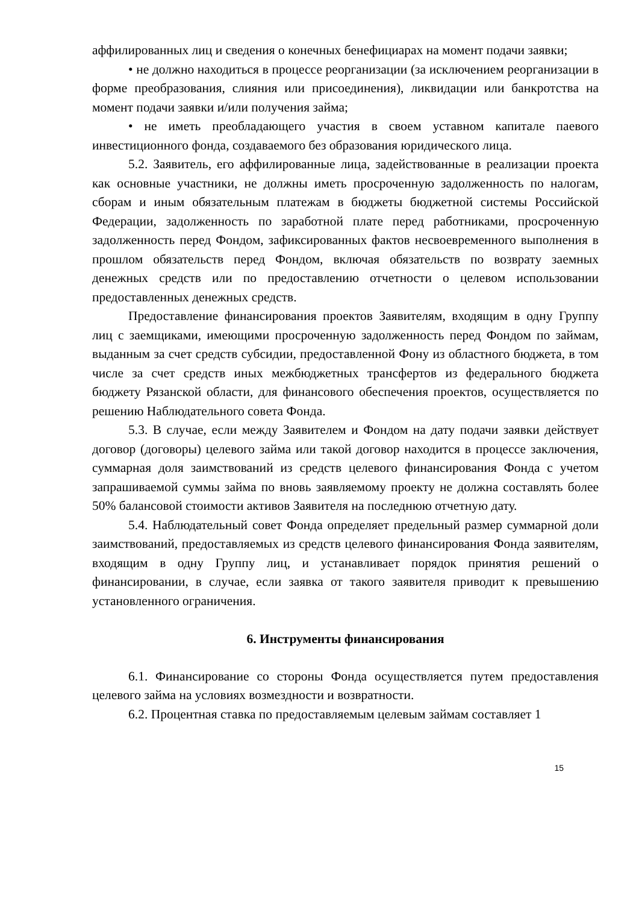аффилированных лиц и сведения о конечных бенефициарах на момент подачи заявки;
• не должно находиться в процессе реорганизации (за исключением реорганизации в форме преобразования, слияния или присоединения), ликвидации или банкротства на момент подачи заявки и/или получения займа;
• не иметь преобладающего участия в своем уставном капитале паевого инвестиционного фонда, создаваемого без образования юридического лица.
5.2. Заявитель, его аффилированные лица, задействованные в реализации проекта как основные участники, не должны иметь просроченную задолженность по налогам, сборам и иным обязательным платежам в бюджеты бюджетной системы Российской Федерации, задолженность по заработной плате перед работниками, просроченную задолженность перед Фондом, зафиксированных фактов несвоевременного выполнения в прошлом обязательств перед Фондом, включая обязательств по возврату заемных денежных средств или по предоставлению отчетности о целевом использовании предоставленных денежных средств.
Предоставление финансирования проектов Заявителям, входящим в одну Группу лиц с заемщиками, имеющими просроченную задолженность перед Фондом по займам, выданным за счет средств субсидии, предоставленной Фону из областного бюджета, в том числе за счет средств иных межбюджетных трансфертов из федерального бюджета бюджету Рязанской области, для финансового обеспечения проектов, осуществляется по решению Наблюдательного совета Фонда.
5.3. В случае, если между Заявителем и Фондом на дату подачи заявки действует договор (договоры) целевого займа или такой договор находится в процессе заключения, суммарная доля заимствований из средств целевого финансирования Фонда с учетом запрашиваемой суммы займа по вновь заявляемому проекту не должна составлять более 50% балансовой стоимости активов Заявителя на последнюю отчетную дату.
5.4. Наблюдательный совет Фонда определяет предельный размер суммарной доли заимствований, предоставляемых из средств целевого финансирования Фонда заявителям, входящим в одну Группу лиц, и устанавливает порядок принятия решений о финансировании, в случае, если заявка от такого заявителя приводит к превышению установленного ограничения.
6. Инструменты финансирования
6.1. Финансирование со стороны Фонда осуществляется путем предоставления целевого займа на условиях возмездности и возвратности.
6.2. Процентная ставка по предоставляемым целевым займам составляет 1
15